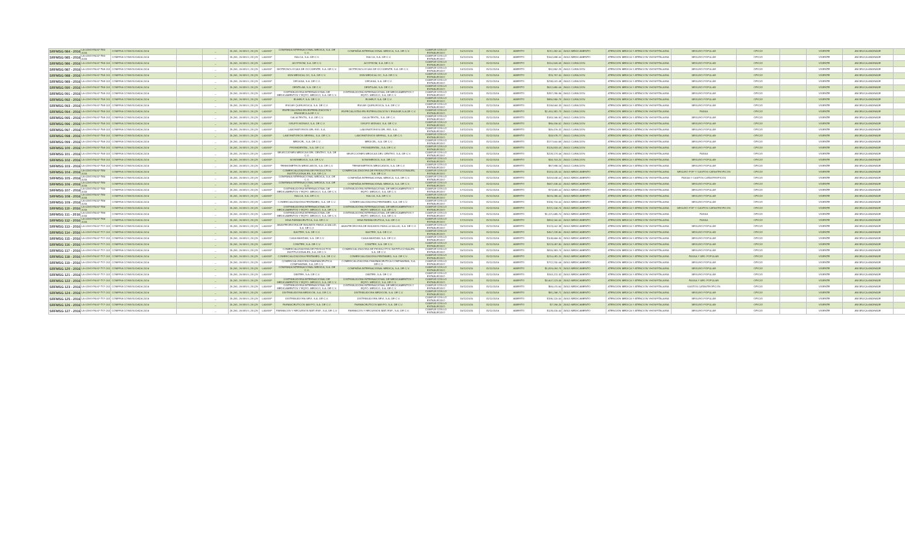| SRFMSG 084 - 2016 | LA-019GYR047-T84-2015 | COMPRA CONSOLIDADA 2016 | | _ | 25,261, 26 BIS II, 28 (29 | LAASSP | COMPAÑIA INTERNACIONAL MEDICA, S.A. DE C.V. | COMPAÑIA INTERNACIONAL MEDICA, S.A. DE C.V. | CUMPLE CON LO ESTABLECIDO | 10/12/2015 | 31/12/2016 | ABIERTO | $211,482.00 | 25301 MEDICAMENTO | ATENCION MEDICA Y ATENCION YHOSPITALARIA | SEGURO POPULAR | OFICIO | | VIGENTE | ANGELICA ANDRADE | |
| SRFMSG 085 - 2016 | LA-019GYR047-T84-2015 | COMPRA CONSOLIDADA 2016 | | _ | 25,261, 26 BIS II, 28 (29 | LAASSP | RALCA, S.A. DE C.V. | RALCA, S.A. DE C.V. | CUMPLE CON LO ESTABLECIDO | 10/12/2015 | 31/12/2016 | ABIERTO | $162,698.00 | 25301 MEDICAMENTO | ATENCION MEDICA Y ATENCION YHOSPITALARIA | SEGURO POPULAR | OFICIO | | VIGENTE | ANGELICA ANDRADE | |
| SRFMSG 086 - 2016 | LA-019GYR047-T58-2015 | COMPRA CONSOLIDADA 2016 | | _ | 25,261, 26 BIS II, 28 (29 | LAASSP | AGYPROM, S.A. DE C.V. | AGYPROM, S.A. DE C.V. | CUMPLE CON LO ESTABLECIDO | 14/12/2015 | 31/12/2016 | ABIERTO | $110,909.09 | 25401 CURACION | ATENCION MEDICA Y ATENCION YHOSPITALARIA | SEGURO POPULAR | OFICIO | | VIGENTE | ANGELICA ANDRADE | |
| SRFMSG 087 - 2016 | LA-019GYR047-T58-2015 | COMPRA CONSOLIDADA 2016 | | _ | 25,261, 26 BIS II, 28 (29 | LAASSP | BIOTECNOLOGIAS DE OCCIDENTE, S.A. DE C.V. | BIOTECNOLOGIAS DE OCCIDENTE, S.A. DE C.V. | CUMPLE CON LO ESTABLECIDO | 14/12/2015 | 31/12/2016 | ABIERTO | $32,852.29 | 25401 CURACION | ATENCION MEDICA Y ATENCION YHOSPITALARIA | SEGURO POPULAR | OFICIO | | VIGENTE | ANGELICA ANDRADE | |
| SRFMSG 088 - 2016 | LA-019GYR047-T58-2015 | COMPRA CONSOLIDADA 2016 | | _ | 25,261, 26 BIS II, 28 (29 | LAASSP | BSN MEDICAL DC, S.A. DE C.V. | BSN MEDICAL DC, S.A. DE C.V. | CUMPLE CON LO ESTABLECIDO | 14/12/2015 | 31/12/2016 | ABIERTO | $76,797.40 | 25401 CURACION | ATENCION MEDICA Y ATENCION YHOSPITALARIA | SEGURO POPULAR | OFICIO | | VIGENTE | ANGELICA ANDRADE | |
| SRFMSG 089 - 2016 | LA-019GYR047-T58-2015 | COMPRA CONSOLIDADA 2016 | | _ | 25,261, 26 BIS II, 28 (29 | LAASSP | DEGASA, S.A. DE C.V. | DEGASA, S.A. DE C.V. | CUMPLE CON LO ESTABLECIDO | 14/12/2015 | 31/12/2016 | ABIERTO | $238,041.08 | 25401 CURACION | ATENCION MEDICA Y ATENCION YHOSPITALARIA | SEGURO POPULAR | OFICIO | | VIGENTE | ANGELICA ANDRADE | |
| SRFMSG 090 - 2016 | LA-019GYR047-T58-2015 | COMPRA CONSOLIDADA 2016 | | _ | 25,261, 26 BIS II, 28 (29 | LAASSP | DENTILAB, S.A. DE C.V. | DENTILAB, S.A. DE C.V. | CUMPLE CON LO ESTABLECIDO | 14/12/2015 | 31/12/2016 | ABIERTO | $512,680.06 | 25401 CURACION | ATENCION MEDICA Y ATENCION YHOSPITALARIA | SEGURO POPULAR | OFICIO | | VIGENTE | ANGELICA ANDRADE | |
| SRFMSG 091 - 2016 | LA-019GYR047-T58-2015 | COMPRA CONSOLIDADA 2016 | | _ | 25,261, 26 BIS II, 28 (29 | LAASSP | DISTRIBUIDORA INTERNACIONAL DE MEDICAMENTOS Y EQPO. MEDICO, S.A. DE C.V. | DISTRIBUIDORA INTERNACIONAL DE MEDICAMENTOS Y EQPO. MEDICO, S.A. DE C.V. | CUMPLE CON LO ESTABLECIDO | 14/12/2015 | 31/12/2016 | ABIERTO | $287,295.96 | 25401 CURACION | ATENCION MEDICA Y ATENCION YHOSPITALARIA | SEGURO POPULAR | OFICIO | | VIGENTE | ANGELICA ANDRADE | |
| SRFMSG 092 - 2016 | LA-019GYR047-T58-2015 | COMPRA CONSOLIDADA 2016 | | _ | 25,261, 26 BIS II, 28 (29 | LAASSP | ELIHELP, S.A. DE C.V. | ELIHELP, S.A. DE C.V. | CUMPLE CON LO ESTABLECIDO | 14/12/2015 | 31/12/2016 | ABIERTO | $880,955.79 | 25401 CURACION | ATENCION MEDICA Y ATENCION YHOSPITALARIA | SEGURO POPULAR | OFICIO | | VIGENTE | ANGELICA ANDRADE | |
| SRFMSG 093 - 2016 | LA-019GYR047-T58-2015 | COMPRA CONSOLIDADA 2016 | | _ | 25,261, 26 BIS II, 28 (29 | LAASSP | ESGAR QUIRURGICA, S.A. DE C.V. | ESGAR QUIRURGICA, S.A. DE C.V. | CUMPLE CON LO ESTABLECIDO | 14/12/2015 | 31/12/2016 | ABIERTO | $136,564.33 | 25401 CURACION | ATENCION MEDICA Y ATENCION YHOSPITALARIA | SEGURO POPULAR | OFICIO | | VIGENTE | ANGELICA ANDRADE | |
| SRFMSG 094 - 2016 | LA-019GYR047-T58-2015 | COMPRA CONSOLIDADA 2016 | | _ | 25,261, 26 BIS II, 28 (29 | LAASSP | ESPECIALISTAS EN ESTERILIZACION Y ENVASE,S.A.DE C.V. | ESPECIALISTAS EN ESTERILIZACION Y ENVASE,S.A.DE C.V. | CUMPLE CON LO ESTABLECIDO | 14/12/2015 | 31/12/2016 | ABIERTO | $2,440,381.73 | 25401 CURACION | ATENCION MEDICA Y ATENCION YHOSPITALARIA | FASSA | OFICIO | | VIGENTE | ANGELICA ANDRADE | |
| SRFMSG 095 - 2016 | LA-019GYR047-T58-2015 | COMPRA CONSOLIDADA 2016 | | _ | 25,261, 26 BIS II, 28 (29 | LAASSP | GALIA TEXTIL, S.A. DE C.V. | GALIA TEXTIL, S.A. DE C.V. | CUMPLE CON LO ESTABLECIDO | 14/12/2015 | 31/12/2016 | ABIERTO | $183,165.92 | 25401 CURACION | ATENCION MEDICA Y ATENCION YHOSPITALARIA | SEGURO POPULAR | OFICIO | | VIGENTE | ANGELICA ANDRADE | |
| SRFMSG 096 - 2016 | LA-019GYR047-T58-2015 | COMPRA CONSOLIDADA 2016 | | _ | 25,261, 26 BIS II, 28 (29 | LAASSP | GRUPO MORAVI, S.A. DE C.V. | GRUPO MORAVI, S.A. DE C.V. | CUMPLE CON LO ESTABLECIDO | 14/12/2015 | 31/12/2016 | ABIERTO | $86,436.52 | 25401 CURACION | ATENCION MEDICA Y ATENCION YHOSPITALARIA | SEGURO POPULAR | OFICIO | | VIGENTE | ANGELICA ANDRADE | |
| SRFMSG 097 - 2016 | LA-019GYR047-T58-2015 | COMPRA CONSOLIDADA 2016 | | _ | 25,261, 26 BIS II, 28 (29 | LAASSP | LABORATORIOS DEL RIO, S.A. | LABORATORIOS DEL RIO, S.A. | CUMPLE CON LO ESTABLECIDO | 14/12/2015 | 31/12/2016 | ABIERTO | $49,476.31 | 25401 CURACION | ATENCION MEDICA Y ATENCION YHOSPITALARIA | SEGURO POPULAR | OFICIO | | VIGENTE | ANGELICA ANDRADE | |
| SRFMSG 098 - 2016 | LA-019GYR047-T58-2015 | COMPRA CONSOLIDADA 2016 | | _ | 25,261, 26 BIS II, 28 (29 | LAASSP | LABORATORIOS SERRAL, S.A. DE C.V. | LABORATORIOS SERRAL, S.A. DE C.V. | CUMPLE CON LO ESTABLECIDO | 14/12/2015 | 31/12/2016 | ABIERTO | $18,978.77 | 25401 CURACION | ATENCION MEDICA Y ATENCION YHOSPITALARIA | SEGURO POPULAR | OFICIO | | VIGENTE | ANGELICA ANDRADE | |
| SRFMSG 099 - 2016 | LA-019GYR047-T58-2015 | COMPRA CONSOLIDADA 2016 | | _ | 25,261, 26 BIS II, 28 (29 | LAASSP | MEDICEL, S.A. DE C.V. | MEDICEL, S.A. DE C.V. | CUMPLE CON LO ESTABLECIDO | 14/12/2015 | 31/12/2016 | ABIERTO | $177,500.59 | 25401 CURACION | ATENCION MEDICA Y ATENCION YHOSPITALARIA | SEGURO POPULAR | OFICIO | | VIGENTE | ANGELICA ANDRADE | |
| SRFMSG 100 - 2016 | LA-019GYR047-T58-2015 | COMPRA CONSOLIDADA 2016 | | _ | 25,261, 26 BIS II, 28 (29 | LAASSP | PROMIDENTAL, S.A. DE C.V. | PROMIDENTAL, S.A. DE C.V. | CUMPLE CON LO ESTABLECIDO | 14/12/2015 | 31/12/2016 | ABIERTO | $125,833.03 | 25401 CURACION | ATENCION MEDICA Y ATENCION YHOSPITALARIA | SEGURO POPULAR | OFICIO | | VIGENTE | ANGELICA ANDRADE | |
| SRFMSG 101 - 2016 | LA-019GYR047-T58-2015 | COMPRA CONSOLIDADA 2016 | | _ | 25,261, 26 BIS II, 28 (29 | LAASSP | SELECCIONES MEDICAS DEL CENTRO, S.A. DE C.V. | SELECCIONES MEDICAS DEL CENTRO, S.A. DE C.V. | CUMPLE CON LO ESTABLECIDO | 14/12/2015 | 31/12/2016 | ABIERTO | $228,174.06 | 25401 CURACION | ATENCION MEDICA Y ATENCION YHOSPITALARIA | FASSA | OFICIO | | VIGENTE | ANGELICA ANDRADE | |
| SRFMSG 102 - 2016 | LA-019GYR047-T58-2015 | COMPRA CONSOLIDADA 2016 | | _ | 25,261, 26 BIS II, 28 (29 | LAASSP | SONOMEDICS, S.A. DE C.V. | SONOMEDICS, S.A. DE C.V. | CUMPLE CON LO ESTABLECIDO | 14/12/2015 | 31/12/2016 | ABIERTO | $46,703.20 | 25401 CURACION | ATENCION MEDICA Y ATENCION YHOSPITALARIA | SEGURO POPULAR | OFICIO | | VIGENTE | ANGELICA ANDRADE | |
| SRFMSG 103 - 2016 | LA-019GYR047-T58-2015 | COMPRA CONSOLIDADA 2016 | | _ | 25,261, 26 BIS II, 28 (29 | LAASSP | TERMOMETROS MEXICANOS, S.A. DE C.V. | TERMOMETROS MEXICANOS, S.A. DE C.V. | CUMPLE CON LO ESTABLECIDO | 14/12/2015 | 31/12/2016 | ABIERTO | $87,998.16 | 25401 CURACION | ATENCION MEDICA Y ATENCION YHOSPITALARIA | SEGURO POPULAR | OFICIO | | VIGENTE | ANGELICA ANDRADE | |
| SRFMSG 104 - 2016 | LA-019GYR047-T85-2015 | COMPRA CONSOLIDADA 2016 | | _ | 25,261, 26 BIS II, 28 (29 | LAASSP | COMERCIALIZADORA DE PRODUCTOS INSTITUCIONALES, S.A. DE C.V. | COMERCIALIZADORA DE PRODUCTOS INSTITUCIONALES, S.A. DE C.V. | CUMPLE CON LO ESTABLECIDO | 17/12/2015 | 31/12/2016 | ABIERTO | $143,025.00 | 25301 MEDICAMENTO | ATENCION MEDICA Y ATENCION YHOSPITALARIA | SEGURO POP Y GASTOS CATASTROFICOS | OFICIO | | VIGENTE | ANGELICA ANDRADE | |
| SRFMSG 105 - 2016 | LA-019GYR047-T85-2015 | COMPRA CONSOLIDADA 2016 | | _ | 25,261, 26 BIS II, 28 (29 | LAASSP | COMPAÑIA INTERNACIONAL MEDICA, S.A. DE C.V. | COMPAÑIA INTERNACIONAL MEDICA, S.A. DE C.V. | CUMPLE CON LO ESTABLECIDO | 17/12/2015 | 31/12/2016 | ABIERTO | $419,538.00 | 25301 MEDICAMENTO | ATENCION MEDICA Y ATENCION YHOSPITALARIA | FASSA Y GASTOS CATASTROFICOS | OFICIO | | VIGENTE | ANGELICA ANDRADE | |
| SRFMSG 106 - 2016 | LA-019GYR047-T85-2015 | COMPRA CONSOLIDADA 2016 | | _ | 25,261, 26 BIS II, 28 (29 | LAASSP | COMPAÑIA INTERNACIONAL MEDICA, S.A. DE C.V. | COMPAÑIA INTERNACIONAL MEDICA, S.A. DE C.V. | CUMPLE CON LO ESTABLECIDO | 17/12/2015 | 31/12/2016 | ABIERTO | $587,448.00 | 25301 MEDICAMENTO | ATENCION MEDICA Y ATENCION YHOSPITALARIA | SEGURO POPULAR | OFICIO | | VIGENTE | ANGELICA ANDRADE | |
| SRFMSG 107 - 2016 | LA-019GYR047-T85-2015 | COMPRA CONSOLIDADA 2016 | | _ | 25,261, 26 BIS II, 28 (29 | LAASSP | DISTRIBUIDORA INTERNACIONAL DE MEDICAMENTOS Y EQPO. MEDICO, S.A. DE C.V. | DISTRIBUIDORA INTERNACIONAL DE MEDICAMENTOS Y EQPO. MEDICO, S.A. DE C.V. | CUMPLE CON LO ESTABLECIDO | 17/12/2015 | 31/12/2016 | ABIERTO | $73,583.00 | 25301 MEDICAMENTO | ATENCION MEDICA Y ATENCION YHOSPITALARIA | SEGURO POPULAR | OFICIO | | VIGENTE | ANGELICA ANDRADE | |
| SRFMSG 108 - 2016 | LA-019GYR047-T85-2015 | COMPRA CONSOLIDADA 2016 | | _ | 25,261, 26 BIS II, 28 (29 | LAASSP | RALCA, S.A. DE C.V. | RALCA, S.A. DE C.V. | CUMPLE CON LO ESTABLECIDO | 17/12/2015 | 31/12/2016 | ABIERTO | $576,285.00 | 25301 MEDICAMENTO | ATENCION MEDICA Y ATENCION YHOSPITALARIA | SEGURO POPULAR | OFICIO | | VIGENTE | ANGELICA ANDRADE | |
| SRFMSG 109 - 2016 | LA-019GYR047-T86-2015 | COMPRA CONSOLIDADA 2016 | | _ | 25,261, 26 BIS II, 28 (29 | LAASSP | COMERCIALIZADORA PENTAMED, S.A. DE C.V. | COMERCIALIZADORA PENTAMED, S.A. DE C.V. | CUMPLE CON LO ESTABLECIDO | 17/12/2015 | 31/12/2016 | ABIERTO | $196,716.00 | 25301 MEDICAMENTO | ATENCION MEDICA Y ATENCION YHOSPITALARIA | SEGURO POPULAR | OFICIO | | VIGENTE | ANGELICA ANDRADE | |
| SRFMSG 110 - 2016 | LA-019GYR047-T86-2015 | COMPRA CONSOLIDADA 2016 | | _ | 25,261, 26 BIS II, 28 (29 | LAASSP | DISTRIBUIDORA INTERNACIONAL DE MEDICAMENTOS Y EQPO. MEDICO, S.A. DE C.V. | DISTRIBUIDORA INTERNACIONAL DE MEDICAMENTOS Y EQPO. MEDICO, S.A. DE C.V. | CUMPLE CON LO ESTABLECIDO | 17/12/2015 | 31/12/2016 | ABIERTO | $721,146.74 | 25301 MEDICAMENTO | ATENCION MEDICA Y ATENCION YHOSPITALARIA | SEGURO POP Y GASTOS CATASTROFICOS | OFICIO | | VIGENTE | ANGELICA ANDRADE | |
| SRFMSG 111 - 2016 | LA-019GYR047-T86-2015 | COMPRA CONSOLIDADA 2016 | | _ | 25,261, 26 BIS II, 28 (29 | LAASSP | DISTRIBUIDORA INTERNACIONAL DE MEDICAMENTOS Y EQPO. MEDICO, S.A. DE C.V. | DISTRIBUIDORA INTERNACIONAL DE MEDICAMENTOS Y EQPO. MEDICO, S.A. DE C.V. | CUMPLE CON LO ESTABLECIDO | 17/12/2015 | 31/12/2016 | ABIERTO | $1,221,689.70 | 25301 MEDICAMENTO | ATENCION MEDICA Y ATENCION YHOSPITALARIA | FASSA | OFICIO | | VIGENTE | ANGELICA ANDRADE | |
| SRFMSG 112 - 2016 | LA-019GYR047-T86-2015 | COMPRA CONSOLIDADA 2016 | | _ | 25,261, 26 BIS II, 28 (29 | LAASSP | HISA FARMACEUTICA, S.A. DE C.V. | HISA FARMACEUTICA, S.A. DE C.V. | CUMPLE CON LO ESTABLECIDO | 17/12/2015 | 31/12/2016 | ABIERTO | $894,160.00 | 25301 MEDICAMENTO | ATENCION MEDICA Y ATENCION YHOSPITALARIA | FASSA | OFICIO | | VIGENTE | ANGELICA ANDRADE | |
| SRFMSG 113 - 2016 | LA-019GYR047-T77-2015 | COMPRA CONSOLIDADA 2016 | | _ | 25,261, 26 BIS II, 28 (29 | LAASSP | ABASTECEDORA DE INSUMOS PARA LA SALUD, S.A. DE C.V. | ABASTECEDORA DE INSUMOS PARA LA SALUD, S.A. DE C.V. | CUMPLE CON LO ESTABLECIDO | 15/12/2015 | 31/12/2016 | ABIERTO | $123,002.38 | 25301 MEDICAMENTO | ATENCION MEDICA Y ATENCION YHOSPITALARIA | SEGURO POPULAR | OFICIO | | VIGENTE | ANGELICA ANDRADE | |
| SRFMSG 114 - 2016 | LA-019GYR047-T77-2015 | COMPRA CONSOLIDADA 2016 | | _ | 25,261, 26 BIS II, 28 (29 | LAASSP | BAXTER, S.A. DE C.V. | BAXTER, S.A. DE C.V. | CUMPLE CON LO ESTABLECIDO | 15/12/2015 | 31/12/2016 | ABIERTO | $457,228.80 | 25301 MEDICAMENTO | ATENCION MEDICA Y ATENCION YHOSPITALARIA | SEGURO POPULAR | OFICIO | | VIGENTE | ANGELICA ANDRADE | |
| SRFMSG 115 - 2016 | LA-019GYR047-T77-2015 | COMPRA CONSOLIDADA 2016 | | _ | 25,261, 26 BIS II, 28 (29 | LAASSP | CASA MARZAM, S.A. DE C.V. | CASA MARZAM, S.A. DE C.V. | CUMPLE CON LO ESTABLECIDO | 15/12/2015 | 31/12/2016 | ABIERTO | $108,656.30 | 25301 MEDICAMENTO | ATENCION MEDICA Y ATENCION YHOSPITALARIA | SEGURO POPULAR | OFICIO | | VIGENTE | ANGELICA ANDRADE | |
| SRFMSG 116 - 2016 | LA-019GYR047-T77-2015 | COMPRA CONSOLIDADA 2016 | | _ | 25,261, 26 BIS II, 28 (29 | LAASSP | COBITER, S.A. DE C.V. | COBITER, S.A. DE C.V. | CUMPLE CON LO ESTABLECIDO | 15/12/2015 | 31/12/2016 | ABIERTO | $223,087.80 | 25301 MEDICAMENTO | ATENCION MEDICA Y ATENCION YHOSPITALARIA | SEGURO POPULAR | OFICIO | | VIGENTE | ANGELICA ANDRADE | |
| SRFMSG 117 - 2016 | LA-019GYR047-T77-2015 | COMPRA CONSOLIDADA 2016 | | _ | 25,261, 26 BIS II, 28 (29 | LAASSP | COMERCIALIZADORA DE PRODUCTOS INSTITUCIONALES, S.A. DE C.V. | COMERCIALIZADORA DE PRODUCTOS INSTITUCIONALES, S.A. DE C.V. | CUMPLE CON LO ESTABLECIDO | 15/12/2015 | 31/12/2016 | ABIERTO | $815,383.74 | 25301 MEDICAMENTO | ATENCION MEDICA Y ATENCION YHOSPITALARIA | SEGURO POPULAR | OFICIO | | VIGENTE | ANGELICA ANDRADE | |
| SRFMSG 118 - 2016 | LA-019GYR047-T77-2015 | COMPRA CONSOLIDADA 2016 | | _ | 25,261, 26 BIS II, 28 (29 | LAASSP | COMERCIALIZADORA PENTAMED, S.A. DE C.V. | COMERCIALIZADORA PENTAMED, S.A. DE C.V. | CUMPLE CON LO ESTABLECIDO | 15/12/2015 | 31/12/2016 | ABIERTO | $210,081.20 | 25301 MEDICAMENTO | ATENCION MEDICA Y ATENCION YHOSPITALARIA | FASSA Y SEG POPULAR | OFICIO | | VIGENTE | ANGELICA ANDRADE | |
| SRFMSG 119 - 2016 | LA-019GYR047-T77-2015 | COMPRA CONSOLIDADA 2016 | | _ | 25,261, 26 BIS II, 28 (29 | LAASSP | COMERCIALIZADORA PHARMACEUTICA COMPHARMA, S.A. DE C.V. | COMERCIALIZADORA PHARMACEUTICA COMPHARMA, S.A. DE C.V. | CUMPLE CON LO ESTABLECIDO | 15/12/2015 | 31/12/2016 | ABIERTO | $772,230.06 | 25301 MEDICAMENTO | ATENCION MEDICA Y ATENCION YHOSPITALARIA | SEGURO POPULAR | OFICIO | | VIGENTE | ANGELICA ANDRADE | |
| SRFMSG 120 - 2016 | LA-019GYR047-T77-2015 | COMPRA CONSOLIDADA 2016 | | _ | 25,261, 26 BIS II, 28 (29 | LAASSP | COMPAÑIA INTERNACIONAL MEDICA, S.A. DE C.V. | COMPAÑIA INTERNACIONAL MEDICA, S.A. DE C.V. | CUMPLE CON LO ESTABLECIDO | 15/12/2015 | 31/12/2016 | ABIERTO | $1,819,094.74 | 25301 MEDICAMENTO | ATENCION MEDICA Y ATENCION YHOSPITALARIA | SEGURO POPULAR | OFICIO | | VIGENTE | ANGELICA ANDRADE | |
| SRFMSG 121 - 2016 | LA-019GYR047-T77-2015 | COMPRA CONSOLIDADA 2016 | | _ | 25,261, 26 BIS II, 28 (29 | LAASSP | DIBITER, S.A. DE C.V. | DIBITER, S.A. DE C.V. | CUMPLE CON LO ESTABLECIDO | 15/12/2015 | 31/12/2016 | ABIERTO | $153,211.32 | 25301 MEDICAMENTO | ATENCION MEDICA Y ATENCION YHOSPITALARIA | SEGURO POPULAR | OFICIO | | VIGENTE | ANGELICA ANDRADE | |
| SRFMSG 122 - 2016 | LA-019GYR047-T77-2015 | COMPRA CONSOLIDADA 2016 | | _ | 25,261, 26 BIS II, 28 (29 | LAASSP | DISTRIBUIDORA INTERNACIONAL DE MEDICAMENTOS Y EQPO. MEDICO, S.A. DE C.V. | DISTRIBUIDORA INTERNACIONAL DE MEDICAMENTOS Y EQPO. MEDICO, S.A. DE C.V. | CUMPLE CON LO ESTABLECIDO | 15/12/2015 | 31/12/2016 | ABIERTO | $3,607,123.05 | 25301 MEDICAMENTO | ATENCION MEDICA Y ATENCION YHOSPITALARIA | FASSA Y SEG POPULAR | OFICIO | | VIGENTE | ANGELICA ANDRADE | |
| SRFMSG 123 - 2016 | LA-019GYR047-T77-2015 | COMPRA CONSOLIDADA 2016 | | _ | 25,261, 26 BIS II, 28 (29 | LAASSP | DISTRIBUIDORA INTERNACIONAL DE MEDICAMENTOS Y EQPO. MEDICO, S.A. DE C.V. | DISTRIBUIDORA INTERNACIONAL DE MEDICAMENTOS Y EQPO. MEDICO, S.A. DE C.V. | CUMPLE CON LO ESTABLECIDO | 15/12/2015 | 31/12/2016 | ABIERTO | $59,070.50 | 25301 MEDICAMENTO | ATENCION MEDICA Y ATENCION YHOSPITALARIA | GASTOS CATASTROFICOS | OFICIO | | VIGENTE | ANGELICA ANDRADE | |
| SRFMSG 124 - 2016 | LA-019GYR047-T77-2015 | COMPRA CONSOLIDADA 2016 | | _ | 25,261, 26 BIS II, 28 (29 | LAASSP | DISTRIBUIDORA MEDIGOB, S.A. DE C.V. | DISTRIBUIDORA MEDIGOB, S.A. DE C.V. | CUMPLE CON LO ESTABLECIDO | 15/12/2015 | 31/12/2016 | ABIERTO | $81,268.71 | 25301 MEDICAMENTO | ATENCION MEDICA Y ATENCION YHOSPITALARIA | SEGURO POPULAR | OFICIO | | VIGENTE | ANGELICA ANDRADE | |
| SRFMSG 125 - 2016 | LA-019GYR047-T77-2015 | COMPRA CONSOLIDADA 2016 | | _ | 25,261, 26 BIS II, 28 (29 | LAASSP | DISTRIBUIDORA SEVI, S.A. DE C.V. | DISTRIBUIDORA SEVI, S.A. DE C.V. | CUMPLE CON LO ESTABLECIDO | 15/12/2015 | 31/12/2016 | ABIERTO | $195,120.00 | 25301 MEDICAMENTO | ATENCION MEDICA Y ATENCION YHOSPITALARIA | SEGURO POPULAR | OFICIO | | VIGENTE | ANGELICA ANDRADE | |
| SRFMSG 126 - 2016 | LA-019GYR047-T77-2015 | COMPRA CONSOLIDADA 2016 | | _ | 25,261, 26 BIS II, 28 (29 | LAASSP | FARMACEUTICOS MAYPO, S.A. DE C.V. | FARMACEUTICOS MAYPO, S.A. DE C.V. | CUMPLE CON LO ESTABLECIDO | 15/12/2015 | 31/12/2016 | ABIERTO | $7,196.25 | 25301 MEDICAMENTO | ATENCION MEDICA Y ATENCION YHOSPITALARIA | SEGURO POPULAR | OFICIO | | VIGENTE | ANGELICA ANDRADE | |
| SRFMSG 127 - 2016 | LA-019GYR047-T77-2015 | COMPRA CONSOLIDADA 2016 | | _ | 25,261, 26 BIS II, 28 (29 | LAASSP | FARMACOS Y RECURSOS MAT. ESP., S.A. DE C.V. | FARMACOS Y RECURSOS MAT. ESP., S.A. DE C.V. | CUMPLE CON LO ESTABLECIDO | 15/12/2015 | 31/12/2016 | ABIERTO | $128,415.00 | 25301 MEDICAMENTO | ATENCION MEDICA Y ATENCION YHOSPITALARIA | SEGURO POPULAR | OFICIO | | VIGENTE | ANGELICA ANDRADE | |